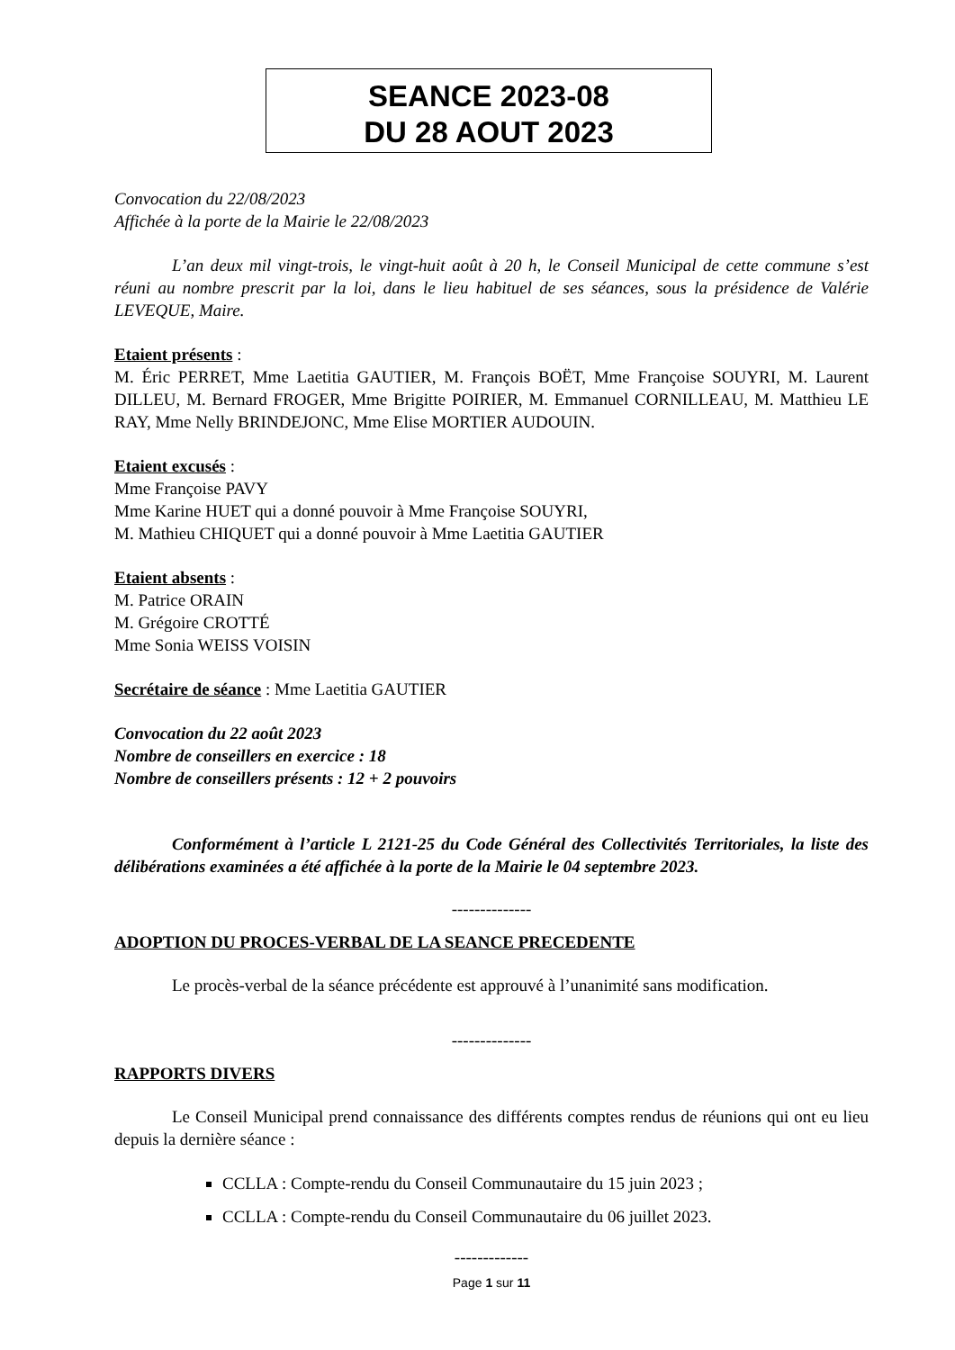SEANCE 2023-08
DU 28 AOUT 2023
Convocation du 22/08/2023
Affichée à la porte de la Mairie le 22/08/2023
L’an deux mil vingt-trois, le vingt-huit août à 20 h, le Conseil Municipal de cette commune s’est réuni au nombre prescrit par la loi, dans le lieu habituel de ses séances, sous la présidence de Valérie LEVEQUE, Maire.
Etaient présents :
M. Éric PERRET, Mme Laetitia GAUTIER, M. François BOËT, Mme Françoise SOUYRI, M. Laurent DILLEU, M. Bernard FROGER, Mme Brigitte POIRIER, M. Emmanuel CORNILLEAU, M. Matthieu LE RAY, Mme Nelly BRINDEJONC, Mme Elise MORTIER AUDOUIN.
Etaient excusés :
Mme Françoise PAVY
Mme Karine HUET qui a donné pouvoir à Mme Françoise SOUYRI,
M. Mathieu CHIQUET qui a donné pouvoir à Mme Laetitia GAUTIER
Etaient absents :
M. Patrice ORAIN
M. Grégoire CROTTÉ
Mme Sonia WEISS VOISIN
Secrétaire de séance : Mme Laetitia GAUTIER
Convocation du 22 août 2023
Nombre de conseillers en exercice : 18
Nombre de conseillers présents : 12 + 2 pouvoirs
Conformément à l’article L 2121-25 du Code Général des Collectivités Territoriales, la liste des délibérations examinées a été affichée à la porte de la Mairie le 04 septembre 2023.
--------------
ADOPTION DU PROCES-VERBAL DE LA SEANCE PRECEDENTE
Le procès-verbal de la séance précédente est approuvé à l’unanimité sans modification.
--------------
RAPPORTS DIVERS
Le Conseil Municipal prend connaissance des différents comptes rendus de réunions qui ont eu lieu depuis la dernière séance :
CCLLA : Compte-rendu du Conseil Communautaire du 15 juin 2023 ;
CCLLA : Compte-rendu du Conseil Communautaire du 06 juillet 2023.
-------------
Page 1 sur 11